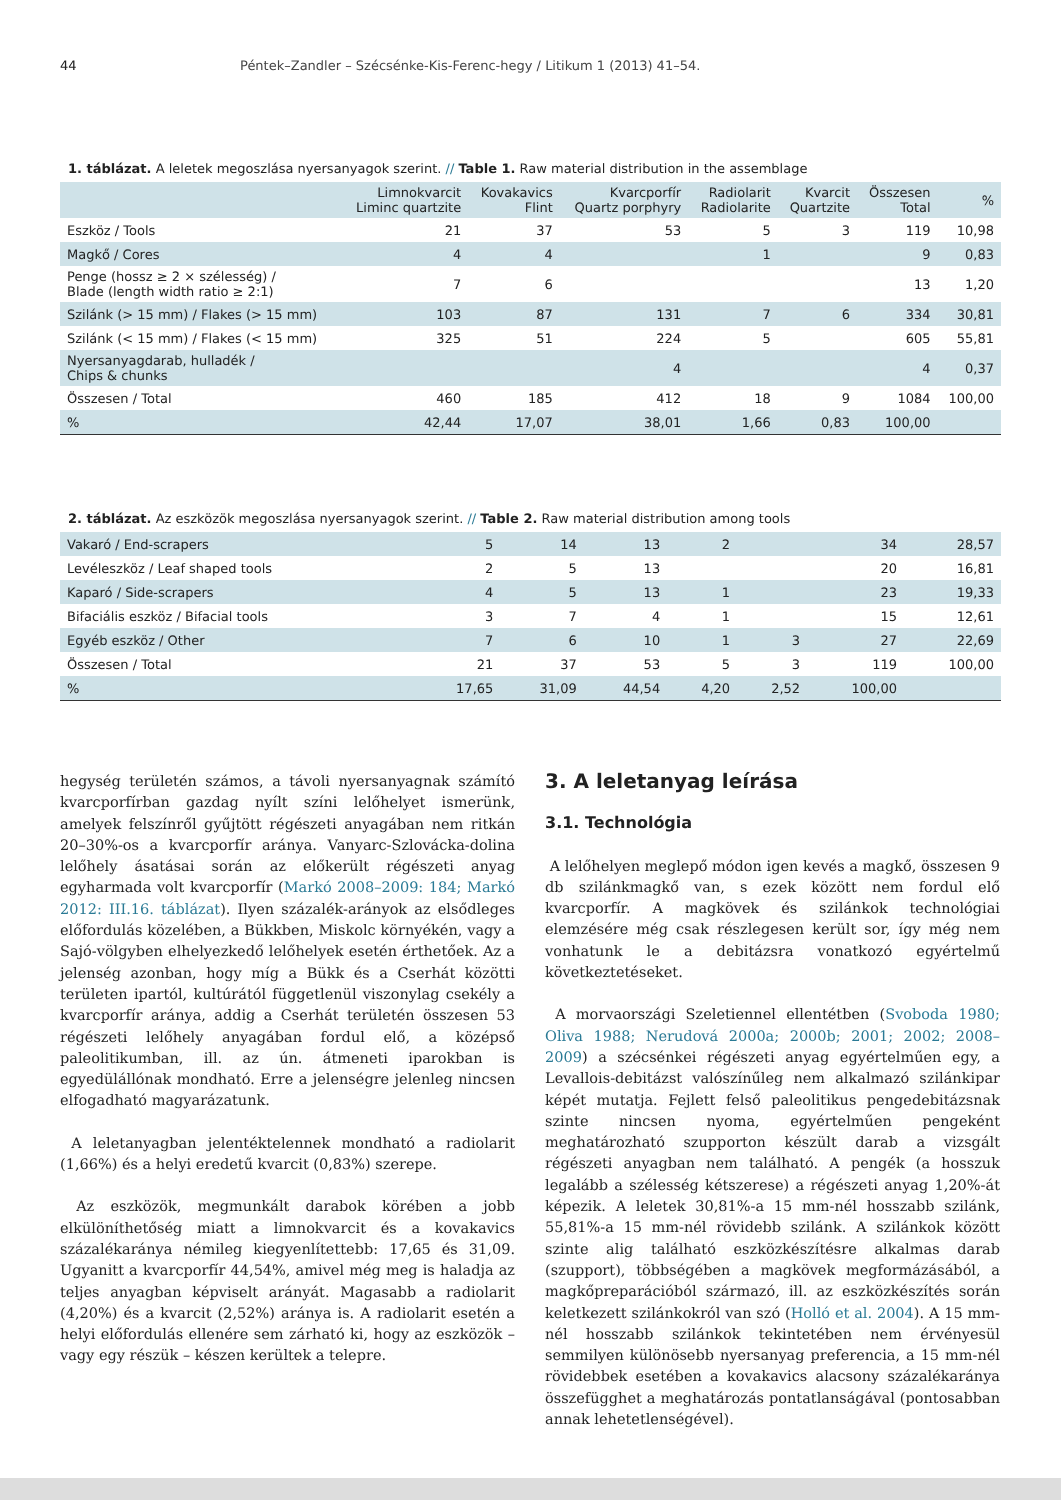44 Péntek–Zandler – Szécsénke-Kis-Ferenc-hegy / Litikum 1 (2013) 41–54.
1. táblázat. A leletek megoszlása nyersanyagok szerint. // Table 1. Raw material distribution in the assemblage
| | Limnokvarcit Liminc quartzite | Kovakavics Flint | Kvarcporfír Quartz porphyry | Radiolarit Radiolarite | Kvarcit Quartzite | Összesen Total | % |
| --- | --- | --- | --- | --- | --- | --- | --- |
| Eszköz / Tools | 21 | 37 | 53 | 5 | 3 | 119 | 10,98 |
| Magkő / Cores | 4 | 4 | | 1 | | 9 | 0,83 |
| Penge (hossz ≥ 2 × szélesség) / Blade (length width ratio ≥ 2:1) | 7 | 6 | | | | 13 | 1,20 |
| Szilánk (> 15 mm) / Flakes (> 15 mm) | 103 | 87 | 131 | 7 | 6 | 334 | 30,81 |
| Szilánk (< 15 mm) / Flakes (< 15 mm) | 325 | 51 | 224 | 5 | | 605 | 55,81 |
| Nyersanyagdarab, hulladék / Chips & chunks | | | 4 | | | 4 | 0,37 |
| Összesen / Total | 460 | 185 | 412 | 18 | 9 | 1084 | 100,00 |
| % | 42,44 | 17,07 | 38,01 | 1,66 | 0,83 | 100,00 | |
2. táblázat. Az eszközök megoszlása nyersanyagok szerint. // Table 2. Raw material distribution among tools
| Vakaró / End-scrapers | 5 | 14 | 13 | 2 | | 34 | 28,57 |
| Levéleszköz / Leaf shaped tools | 2 | 5 | 13 | | | 20 | 16,81 |
| Kaparó / Side-scrapers | 4 | 5 | 13 | 1 | | 23 | 19,33 |
| Bifaciális eszköz / Bifacial tools | 3 | 7 | 4 | 1 | | 15 | 12,61 |
| Egyéb eszköz / Other | 7 | 6 | 10 | 1 | 3 | 27 | 22,69 |
| Összesen / Total | 21 | 37 | 53 | 5 | 3 | 119 | 100,00 |
| % | 17,65 | 31,09 | 44,54 | 4,20 | 2,52 | 100,00 | |
hegység területén számos, a távoli nyersanyagnak számító kvarcporfírban gazdag nyílt színi lelőhelyet ismerünk, amelyek felszínről gyűjtött régészeti anyagában nem ritkán 20–30%-os a kvarcporfír aránya. Vanyarc-Szlovácka-dolina lelőhely ásatásai során az előkerült régészeti anyag egyharmada volt kvarcporfír (Markó 2008–2009: 184; Markó 2012: III.16. táblázat). Ilyen százalék-arányok az elsődleges előfordulás közelében, a Bükkben, Miskolc környékén, vagy a Sajó-völgyben elhelyezkedő lelőhelyek esetén érthetőek. Az a jelenség azonban, hogy míg a Bükk és a Cserhát közötti területen ipartól, kultúrától függetlenül viszonylag csekély a kvarcporfír aránya, addig a Cserhát területén összesen 53 régészeti lelőhely anyagában fordul elő, a középső paleolitikumban, ill. az ún. átmeneti iparokban is egyedülállónak mondható. Erre a jelenségre jelenleg nincsen elfogadható magyarázatunk.
A leletanyagban jelentéktelennek mondható a radiolarit (1,66%) és a helyi eredetű kvarcit (0,83%) szerepe.
Az eszközök, megmunkált darabok körében a jobb elkülöníthetőség miatt a limnokvarcit és a kovakavics százalékaránya némileg kiegyenlítettebb: 17,65 és 31,09. Ugyanitt a kvarcporfír 44,54%, amivel még meg is haladja az teljes anyagban képviselt arányát. Magasabb a radiolarit (4,20%) és a kvarcit (2,52%) aránya is. A radiolarit esetén a helyi előfordulás ellenére sem zárható ki, hogy az eszközök – vagy egy részük – készen kerültek a telepre.
3. A leletanyag leírása
3.1. Technológia
A lelőhelyen meglepő módon igen kevés a magkő, összesen 9 db szilánkmagkő van, s ezek között nem fordul elő kvarcporfír. A magkövek és szilánkok technológiai elemzésére még csak részlegesen került sor, így még nem vonhatunk le a debitázsra vonatkozó egyértelmű következtetéseket.
A morvaországi Szeletiennel ellentétben (Svoboda 1980; Oliva 1988; Nerudová 2000a; 2000b; 2001; 2002; 2008–2009) a szécsénkei régészeti anyag egyértelműen egy, a Levallois-debitázst valószínűleg nem alkalmazó szilánkipar képét mutatja. Fejlett felső paleolitikus pengedebitázsnak szinte nincsen nyoma, egyértelműen pengeként meghatározható szupporton készült darab a vizsgált régészeti anyagban nem található. A pengék (a hosszuk legalább a szélesség kétszerese) a régészeti anyag 1,20%-át képezik. A leletek 30,81%-a 15 mm-nél hosszabb szilánk, 55,81%-a 15 mm-nél rövidebb szilánk. A szilánkok között szinte alig található eszközkészítésre alkalmas darab (szupport), többségében a magkövek megformázásából, a magkőpreparációból származó, ill. az eszközkészítés során keletkezett szilánkokról van szó (Holló et al. 2004). A 15 mm-nél hosszabb szilánkok tekintetében nem érvényesül semmilyen különösebb nyersanyag preferencia, a 15 mm-nél rövidebbek esetében a kovakavics alacsony százalékaránya összefügghet a meghatározás pontatlanságával (pontosabban annak lehetetlenségével).